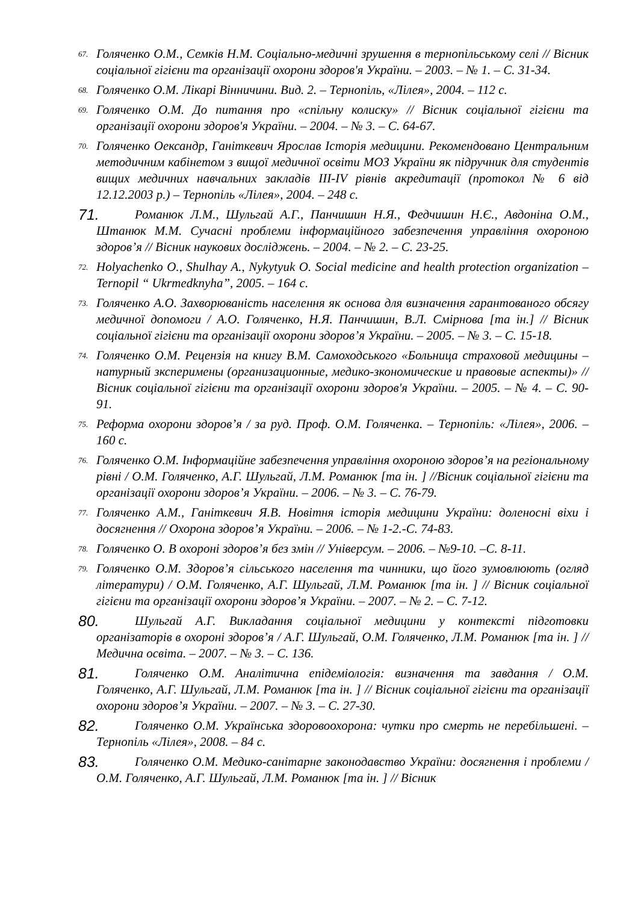67. Голяченко О.М., Семків Н.М. Соціально-медичні зрушення в тернопільському селі // Вісник соціальної гігієни та організації охорони здоров'я України. – 2003. – № 1. – С. 31-34.
68. Голяченко О.М. Лікарі Вінничини. Вид. 2. – Тернопіль, «Лілея», 2004. – 112 с.
69. Голяченко О.М. До питання про «спільну колиску» // Вісник соціальної гігієни та організації охорони здоров'я України. – 2004. – № 3. – С. 64-67.
70. Голяченко Оександр, Ганіткевич Ярослав Історія медицини. Рекомендовано Центральним методичним кабінетом з вищої медичної освіти МОЗ України як підручник для студентів вищих медичних навчальних закладів III-IV рівнів акредитації (протокол № 6 від 12.12.2003 р.) – Тернопіль «Лілея», 2004. – 248 с.
71. Романюк Л.М., Шульгай А.Г., Панчишин Н.Я., Федчишин Н.Є., Авдоніна О.М., Штанюк М.М. Сучасні проблеми інформаційного забезпечення управління охороною здоров’я // Вісник наукових досліджень. – 2004. – № 2. – С. 23-25.
72. Holyachenko O., Shulhay A., Nykytyuk O. Social medicine and health protection organization – Ternopil “ Ukrmedknyha”, 2005. – 164 c.
73. Голяченко А.О. Захворюваність населення як основа для визначення гарантованого обсягу медичної допомоги / А.О. Голяченко, Н.Я. Панчишин, В.Л. Смірнова [та ін.] // Вісник соціальної гігієни та організації охорони здоров’я України. – 2005. – № 3. – С. 15-18.
74. Голяченко О.М. Рецензія на книгу В.М. Самоходського «Больница страховой медицины – натурный зксперимены (организационные, медико-зкономические и правовые аспекты)» // Вісник соціальної гігієни та організації охорони здоров'я України. – 2005. – № 4. – С. 90-91.
75. Реформа охорони здоров’я / за руд. Проф. О.М. Голяченка. – Тернопіль: «Лілея», 2006. – 160 с.
76. Голяченко О.М. Інформаційне забезпечення управління охороною здоров’я на регіональному рівні / О.М. Голяченко, А.Г. Шульгай, Л.М. Романюк [та ін. ] //Вісник соціальної гігієни та організації охорони здоров’я України. – 2006. – № 3. – С. 76-79.
77. Голяченко А.М., Ганіткевич Я.В. Новітня історія медицини України: доленосні віхи і досягнення // Охорона здоров’я України. – 2006. – № 1-2.-С. 74-83.
78. Голяченко О. В охороні здоров’я без змін // Універсум. – 2006. – №9-10. –С. 8-11.
79. Голяченко О.М. Здоров’я сільського населення та чинники, що його зумовлюють (огляд літератури) / О.М. Голяченко, А.Г. Шульгай, Л.М. Романюк [та ін. ] // Вісник соціальної гігієни та організації охорони здоров’я України. – 2007. – № 2. – С. 7-12.
80. Шульгай А.Г. Викладання соціальної медицини у контексті підготовки організаторів в охороні здоров’я / А.Г. Шульгай, О.М. Голяченко, Л.М. Романюк [та ін. ] // Медична освіта. – 2007. – № 3. – С. 136.
81. Голяченко О.М. Аналітична епідеміологія: визначення та завдання / О.М. Голяченко, А.Г. Шульгай, Л.М. Романюк [та ін. ] // Вісник соціальної гігієни та організації охорони здоров’я України. – 2007. – № 3. – С. 27-30.
82. Голяченко О.М. Українська здоровоохорона: чутки про смерть не перебільшені. – Тернопіль «Лілея», 2008. – 84 с.
83. Голяченко О.М. Медико-санітарне законодавство України: досягнення і проблеми / О.М. Голяченко, А.Г. Шульгай, Л.М. Романюк [та ін. ] // Вісник